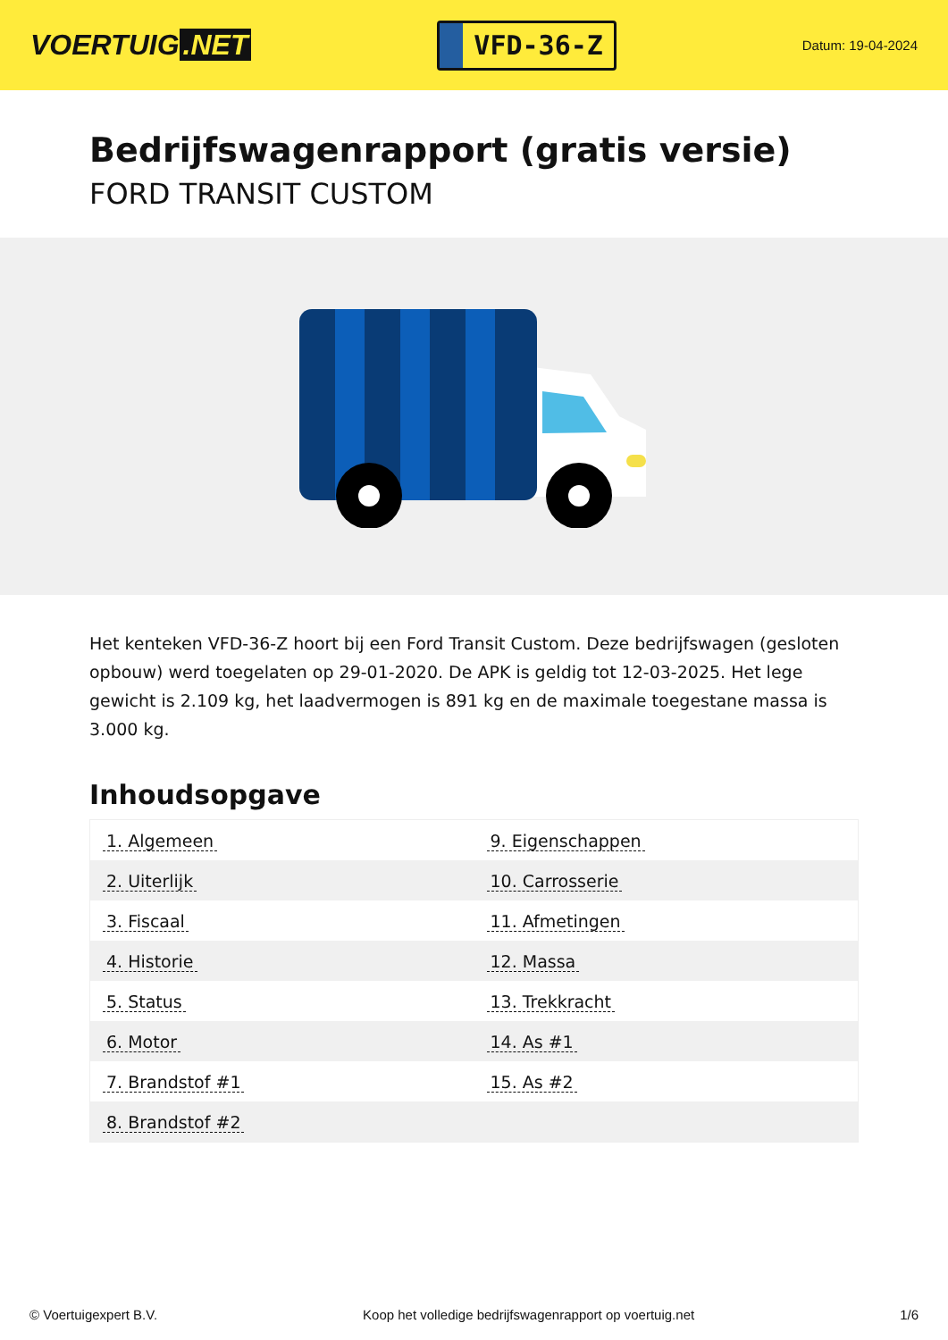VOERTUIG.NET
VFD-36-Z
Datum: 19-04-2024
Bedrijfswagenrapport (gratis versie)
FORD TRANSIT CUSTOM
Het kenteken VFD-36-Z hoort bij een Ford Transit Custom. Deze bedrijfswagen (gesloten opbouw) werd toegelaten op 29-01-2020. De APK is geldig tot 12-03-2025. Het lege gewicht is 2.109 kg, het laadvermogen is 891 kg en de maximale toegestane massa is 3.000 kg.
Inhoudsopgave
| 1. Algemeen | 9. Eigenschappen |
| 2. Uiterlijk | 10. Carrosserie |
| 3. Fiscaal | 11. Afmetingen |
| 4. Historie | 12. Massa |
| 5. Status | 13. Trekkracht |
| 6. Motor | 14. As #1 |
| 7. Brandstof #1 | 15. As #2 |
| 8. Brandstof #2 | |
© Voertuigexpert B.V. Koop het volledige bedrijfswagenrapport op voertuig.net 1/6